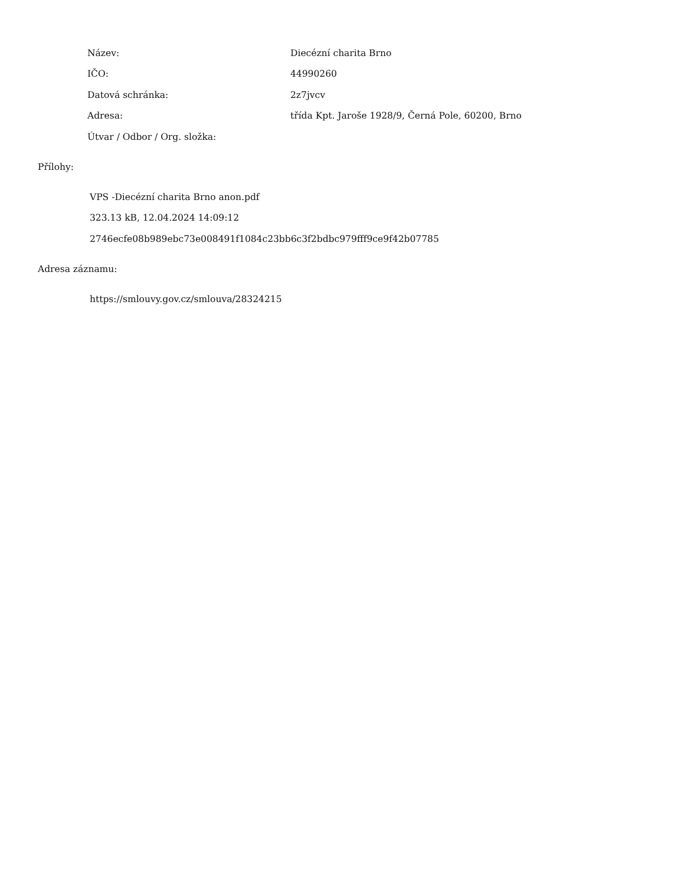| Název: | Diecézní charita Brno |
| IČO: | 44990260 |
| Datová schránka: | 2z7jvcv |
| Adresa: | třída Kpt. Jaroše 1928/9, Černá Pole, 60200, Brno |
| Útvar / Odbor / Org. složka: | |
Přílohy:
VPS -Diecézní charita Brno anon.pdf
323.13 kB, 12.04.2024 14:09:12
2746ecfe08b989ebc73e008491f1084c23bb6c3f2bdbc979fff9ce9f42b07785
Adresa záznamu:
https://smlouvy.gov.cz/smlouva/28324215